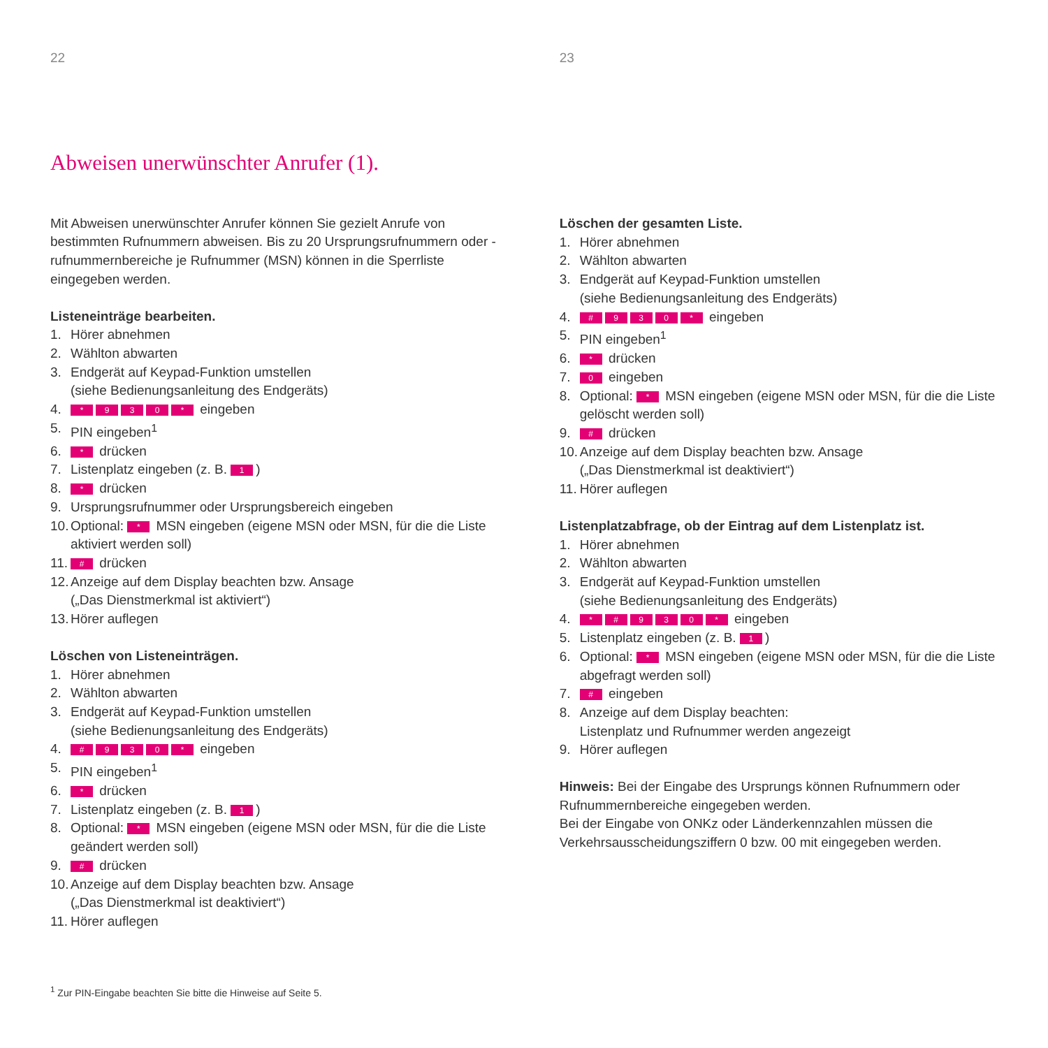22
Abweisen unerwünschter Anrufer (1).
Mit Abweisen unerwünschter Anrufer können Sie gezielt Anrufe von bestimmten Rufnummern abweisen. Bis zu 20 Ursprungsrufnummern oder -rufnummernbereiche je Rufnummer (MSN) können in die Sperrliste eingegeben werden.
Listeneinträge bearbeiten.
1. Hörer abnehmen
2. Wählton abwarten
3. Endgerät auf Keypad-Funktion umstellen
(siehe Bedienungsanleitung des Endgeräts)
4. * 930 * eingeben
5. PIN eingeben<sup>1</sup>
6. * drücken
7. Listenplatz eingeben (z. B. 1)
8. * drücken
9. Ursprungsrufnummer oder Ursprungsbereich eingeben
10. Optional: * MSN eingeben (eigene MSN oder MSN, für die die Liste aktiviert werden soll)
11. # drücken
12. Anzeige auf dem Display beachten bzw. Ansage
(„Das Dienstmerkmal ist aktiviert“)
13. Hörer auflegen
Löschen von Listeneinträgen.
1. Hörer abnehmen
2. Wählton abwarten
3. Endgerät auf Keypad-Funktion umstellen
(siehe Bedienungsanleitung des Endgeräts)
4. # 930 * eingeben
5. PIN eingeben<sup>1</sup>
6. * drücken
7. Listenplatz eingeben (z. B. 1)
8. Optional: * MSN eingeben (eigene MSN oder MSN, für die die Liste geändert werden soll)
9. # drücken
10. Anzeige auf dem Display beachten bzw. Ansage
(„Das Dienstmerkmal ist deaktiviert“)
11. Hörer auflegen
<sup>1</sup> Zur PIN-Eingabe beachten Sie bitte die Hinweise auf Seite 5.
23
Löschen der gesamten Liste.
1. Hörer abnehmen
2. Wählton abwarten
3. Endgerät auf Keypad-Funktion umstellen
(siehe Bedienungsanleitung des Endgeräts)
4. # 930 * eingeben
5. PIN eingeben<sup>1</sup>
6. * drücken
7. 0 eingeben
8. Optional: * MSN eingeben (eigene MSN oder MSN, für die die Liste gelöscht werden soll)
9. # drücken
10. Anzeige auf dem Display beachten bzw. Ansage
(„Das Dienstmerkmal ist deaktiviert“)
11. Hörer auflegen
Listenplatzabfrage, ob der Eintrag auf dem Listenplatz ist.
1. Hörer abnehmen
2. Wählton abwarten
3. Endgerät auf Keypad-Funktion umstellen
(siehe Bedienungsanleitung des Endgeräts)
4. * # 930 * eingeben
5. Listenplatz eingeben (z. B. 1)
6. Optional: * MSN eingeben (eigene MSN oder MSN, für die die Liste abgefragt werden soll)
7. # eingeben
8. Anzeige auf dem Display beachten:
Listenplatz und Rufnummer werden angezeigt
9. Hörer auflegen
Hinweis: Bei der Eingabe des Ursprungs können Rufnummern oder Rufnummernbereiche eingegeben werden.
Bei der Eingabe von ONKz oder Länderkennzahlen müssen die Verkehrsausscheidungsziffern 0 bzw. 00 mit eingegeben werden.